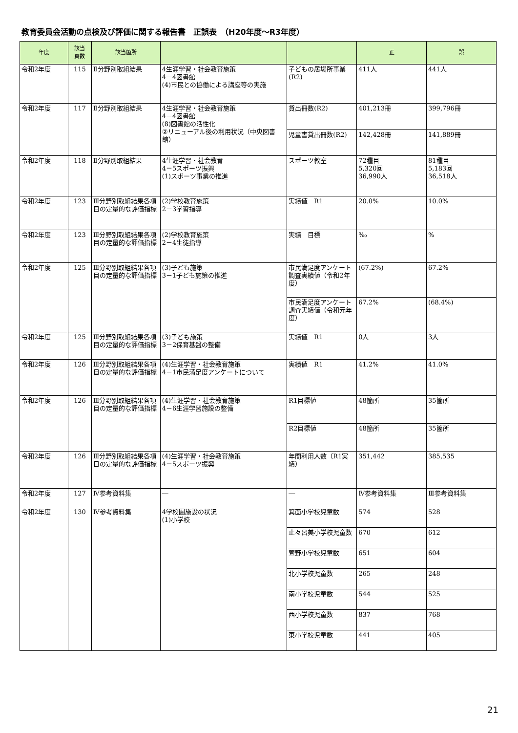教育委員会活動の点検及び評価に関する報告書　正誤表　（H20年度～R3年度）
| 年度 | 該当 頁数 | 該当箇所 | | | 正 | 誤 |
| --- | --- | --- | --- | --- | --- | --- |
| 令和2年度 | 115 | Ⅱ分野別取組結果 | 4生涯学習・社会教育施策 4－4図書館 (4)市民との協働による講座等の実施 | 子どもの居場所事業(R2) | 411人 | 441人 |
| 令和2年度 | 117 | Ⅱ分野別取組結果 | 4生涯学習・社会教育施策 4－4図書館 (8)図書館の活性化 ②リニューアル後の利用状況（中央図書館） | 貸出冊数(R2) | 401,213冊 | 399,796冊 |
| | | | | 児童書貸出冊数(R2) | 142,428冊 | 141,889冊 |
| 令和2年度 | 118 | Ⅱ分野別取組結果 | 4生涯学習・社会教育 4－5スポーツ振興 (1)スポーツ事業の推進 | スポーツ教室 | 72種目 5,320回 36,990人 | 81種目 5,183回 36,518人 |
| 令和2年度 | 123 | Ⅲ分野別取組結果各項目の定量的な評価指標 | (2)学校教育施策 2－3学習指導 | 実績値 R1 | 20.0% | 10.0% |
| 令和2年度 | 123 | Ⅲ分野別取組結果各項目の定量的な評価指標 | (2)学校教育施策 2－4生徒指導 | 実績 目標 | ‰ | % |
| 令和2年度 | 125 | Ⅲ分野別取組結果各項目の定量的な評価指標 | (3)子ども施策 3－1子ども施策の推進 | 市民満足度アンケート調査実績値（令和2年度） | (67.2%) | 67.2% |
| | | | | 市民満足度アンケート調査実績値（令和元年度） | 67.2% | (68.4%) |
| 令和2年度 | 125 | Ⅲ分野別取組結果各項目の定量的な評価指標 | (3)子ども施策 3－2保育基盤の整備 | 実績値 R1 | 0人 | 3人 |
| 令和2年度 | 126 | Ⅲ分野別取組結果各項目の定量的な評価指標 | (4)生涯学習・社会教育施策 4－1市民満足度アンケートについて | 実績値 R1 | 41.2% | 41.0% |
| 令和2年度 | 126 | Ⅲ分野別取組結果各項目の定量的な評価指標 | (4)生涯学習・社会教育施策 4－6生涯学習施設の整備 | R1目標値 | 48箇所 | 35箇所 |
| | | | | R2目標値 | 48箇所 | 35箇所 |
| 令和2年度 | 126 | Ⅲ分野別取組結果各項目の定量的な評価指標 | (4)生涯学習・社会教育施策 4－5スポーツ振興 | 年間利用人数（R1実績） | 351,442 | 385,535 |
| 令和2年度 | 127 | Ⅳ参考資料集 | ― | ― | Ⅳ参考資料集 | Ⅲ参考資料集 |
| 令和2年度 | 130 | Ⅳ参考資料集 | 4学校園施設の状況 (1)小学校 | 箕面小学校児童数 | 574 | 528 |
| | | | | 止々呂美小学校児童数 | 670 | 612 |
| | | | | 萱野小学校児童数 | 651 | 604 |
| | | | | 北小学校児童数 | 265 | 248 |
| | | | | 南小学校児童数 | 544 | 525 |
| | | | | 西小学校児童数 | 837 | 768 |
| | | | | 東小学校児童数 | 441 | 405 |
21